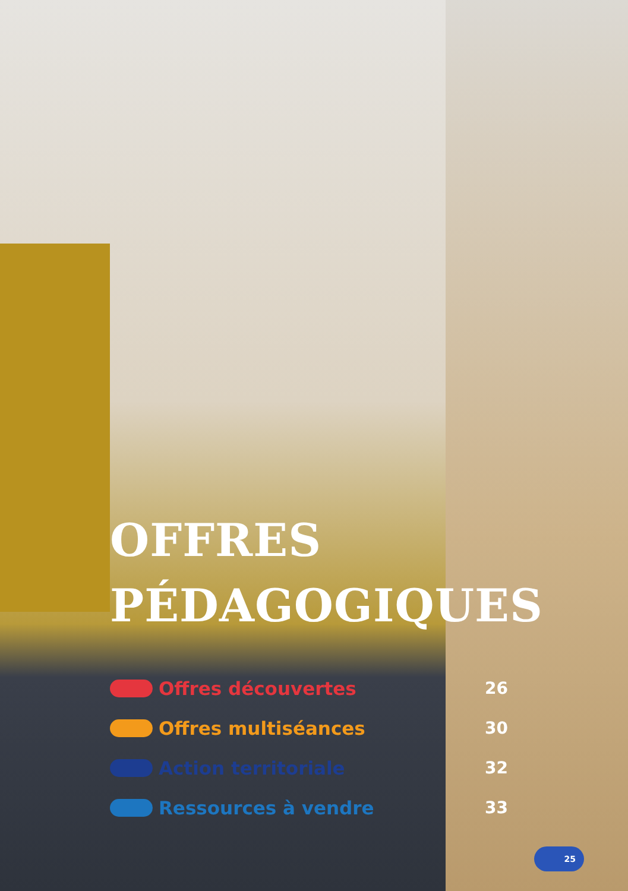OFFRES
PÉDAGOGIQUES
Offres découvertes 26
Offres multiséances 30
Action territoriale 32
Ressources à vendre 33
25